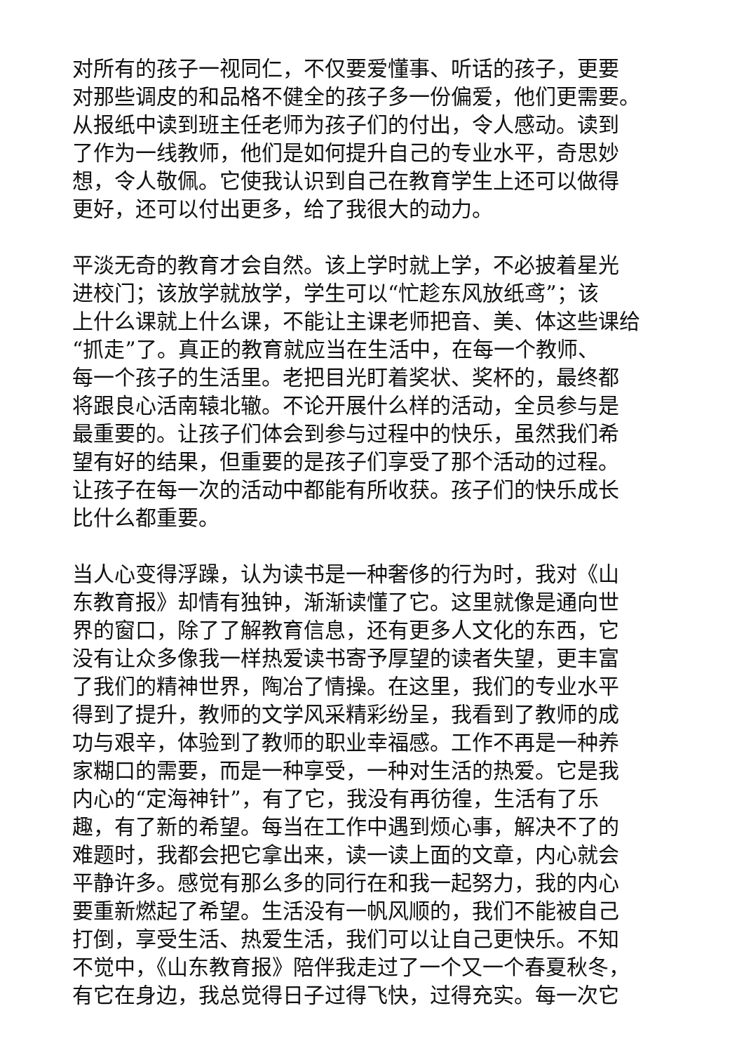对所有的孩子一视同仁，不仅要爱懂事、听话的孩子，更要
对那些调皮的和品格不健全的孩子多一份偏爱，他们更需要。
从报纸中读到班主任老师为孩子们的付出，令人感动。读到
了作为一线教师，他们是如何提升自己的专业水平，奇思妙
想，令人敬佩。它使我认识到自己在教育学生上还可以做得
更好，还可以付出更多，给了我很大的动力。
平淡无奇的教育才会自然。该上学时就上学，不必披着星光
进校门；该放学就放学，学生可以“忙趁东风放纸鸢”；该
上什么课就上什么课，不能让主课老师把音、美、体这些课给
“抓走”了。真正的教育就应当在生活中，在每一个教师、
每一个孩子的生活里。老把目光盯着奖状、奖杯的，最终都
将跟良心活南辕北辙。不论开展什么样的活动，全员参与是
最重要的。让孩子们体会到参与过程中的快乐，虽然我们希
望有好的结果，但重要的是孩子们享受了那个活动的过程。
让孩子在每一次的活动中都能有所收获。孩子们的快乐成长
比什么都重要。
当人心变得浮躁，认为读书是一种奢侈的行为时，我对《山
东教育报》却情有独钟，渐渐读懂了它。这里就像是通向世
界的窗口，除了了解教育信息，还有更多人文化的东西，它
没有让众多像我一样热爱读书寄予厚望的读者失望，更丰富
了我们的精神世界，陶冶了情操。在这里，我们的专业水平
得到了提升，教师的文学风采精彩纷呈，我看到了教师的成
功与艰辛，体验到了教师的职业幸福感。工作不再是一种养
家糊口的需要，而是一种享受，一种对生活的热爱。它是我
内心的“定海神针”，有了它，我没有再彷徨，生活有了乐
趣，有了新的希望。每当在工作中遇到烦心事，解决不了的
难题时，我都会把它拿出来，读一读上面的文章，内心就会
平静许多。感觉有那么多的同行在和我一起努力，我的内心
要重新燃起了希望。生活没有一帆风顺的，我们不能被自己
打倒，享受生活、热爱生活，我们可以让自己更快乐。不知
不觉中，《山东教育报》陪伴我走过了一个又一个春夏秋冬，
有它在身边，我总觉得日子过得飞快，过得充实。每一次它